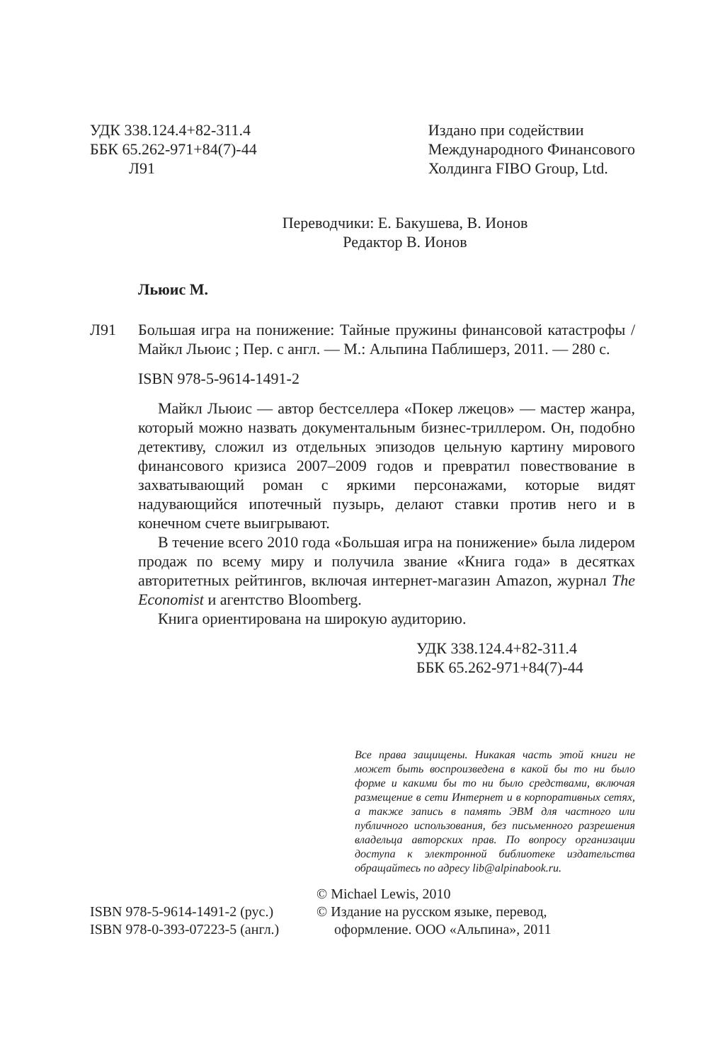УДК 338.124.4+82-311.4
ББК 65.262-971+84(7)-44
Л91
Издано при содействии
Международного Финансового
Холдинга FIBO Group, Ltd.
Переводчики: Е. Бакушева, В. Ионов
Редактор В. Ионов
Льюис М.
Л91 Большая игра на понижение: Тайные пружины финансовой катастрофы / Майкл Льюис ; Пер. с англ. — М.: Альпина Паблишерз, 2011. — 280 с.
ISBN 978-5-9614-1491-2
Майкл Льюис — автор бестселлера «Покер лжецов» — мастер жанра, который можно назвать документальным бизнес-триллером. Он, подобно детективу, сложил из отдельных эпизодов цельную картину мирового финансового кризиса 2007–2009 годов и превратил повествование в захватывающий роман с яркими персонажами, которые видят надувающийся ипотечный пузырь, делают ставки против него и в конечном счете выигрывают.
В течение всего 2010 года «Большая игра на понижение» была лидером продаж по всему миру и получила звание «Книга года» в десятках авторитетных рейтингов, включая интернет-магазин Amazon, журнал The Economist и агентство Bloomberg.
Книга ориентирована на широкую аудиторию.
УДК 338.124.4+82-311.4
ББК 65.262-971+84(7)-44
Все права защищены. Никакая часть этой книги не может быть воспроизведена в какой бы то ни было форме и какими бы то ни было средствами, включая размещение в сети Интернет и в корпоративных сетях, а также запись в память ЭВМ для частного или публичного использования, без письменного разрешения владельца авторских прав. По вопросу организации доступа к электронной библиотеке издательства обращайтесь по адресу lib@alpinabook.ru.
ISBN 978-5-9614-1491-2 (рус.)
ISBN 978-0-393-07223-5 (англ.)
© Michael Lewis, 2010
© Издание на русском языке, перевод,
оформление. ООО «Альпина», 2011